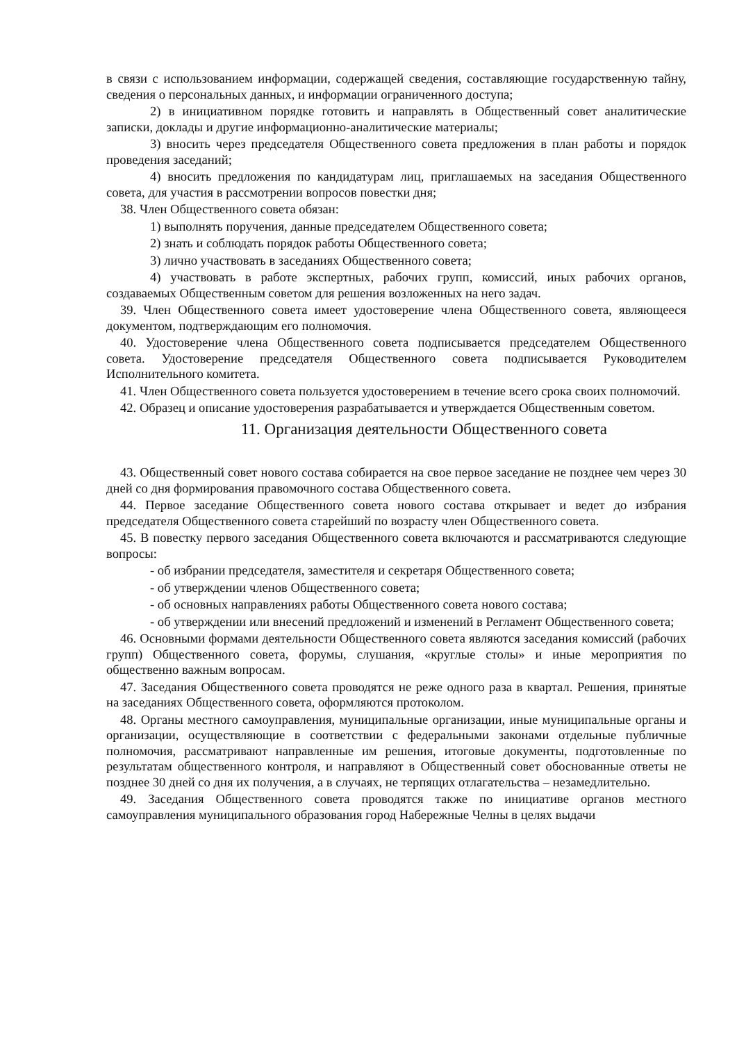в связи с использованием информации, содержащей сведения, составляющие государственную тайну, сведения о персональных данных, и информации ограниченного доступа;
2) в инициативном порядке готовить и направлять в Общественный совет аналитические записки, доклады и другие информационно-аналитические материалы;
3) вносить через председателя Общественного совета предложения в план работы и порядок проведения заседаний;
4) вносить предложения по кандидатурам лиц, приглашаемых на заседания Общественного совета, для участия в рассмотрении вопросов повестки дня;
38. Член Общественного совета обязан:
1) выполнять поручения, данные председателем Общественного совета;
2) знать и соблюдать порядок работы Общественного совета;
3) лично участвовать в заседаниях Общественного совета;
4) участвовать в работе экспертных, рабочих групп, комиссий, иных рабочих органов, создаваемых Общественным советом для решения возложенных на него задач.
39. Член Общественного совета имеет удостоверение члена Общественного совета, являющееся документом, подтверждающим его полномочия.
40. Удостоверение члена Общественного совета подписывается председателем Общественного совета. Удостоверение председателя Общественного совета подписывается Руководителем Исполнительного комитета.
41. Член Общественного совета пользуется удостоверением в течение всего срока своих полномочий.
42. Образец и описание удостоверения разрабатывается и утверждается Общественным советом.
11. Организация деятельности Общественного совета
43. Общественный совет нового состава собирается на свое первое заседание не позднее чем через 30 дней со дня формирования правомочного состава Общественного совета.
44. Первое заседание Общественного совета нового состава открывает и ведет до избрания председателя Общественного совета старейший по возрасту член Общественного совета.
45. В повестку первого заседания Общественного совета включаются и рассматриваются следующие вопросы:
- об избрании председателя, заместителя и секретаря Общественного совета;
- об утверждении членов Общественного совета;
- об основных направлениях работы Общественного совета нового состава;
- об утверждении или внесений предложений и изменений в Регламент Общественного совета;
46. Основными формами деятельности Общественного совета являются заседания комиссий (рабочих групп) Общественного совета, форумы, слушания, «круглые столы» и иные мероприятия по общественно важным вопросам.
47. Заседания Общественного совета проводятся не реже одного раза в квартал. Решения, принятые на заседаниях Общественного совета, оформляются протоколом.
48. Органы местного самоуправления, муниципальные организации, иные муниципальные органы и организации, осуществляющие в соответствии с федеральными законами отдельные публичные полномочия, рассматривают направленные им решения, итоговые документы, подготовленные по результатам общественного контроля, и направляют в Общественный совет обоснованные ответы не позднее 30 дней со дня их получения, а в случаях, не терпящих отлагательства – незамедлительно.
49. Заседания Общественного совета проводятся также по инициативе органов местного самоуправления муниципального образования город Набережные Челны в целях выдачи